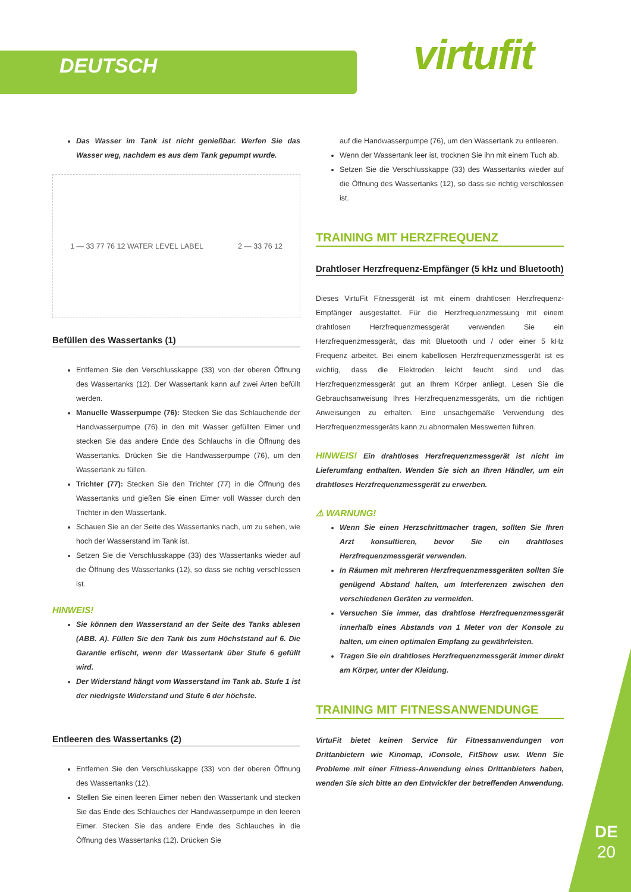DEUTSCH virtufit
Das Wasser im Tank ist nicht genießbar. Werfen Sie das Wasser weg, nachdem es aus dem Tank gepumpt wurde.
1 — 33 77 76 12 WATER LEVEL LABEL 2 — 33 76 12
Befüllen des Wassertanks (1)
Entfernen Sie den Verschlusskappe (33) von der oberen Öffnung des Wassertanks (12). Der Wassertank kann auf zwei Arten befüllt werden.
Manuelle Wasserpumpe (76): Stecken Sie das Schlauchende der Handwasserpumpe (76) in den mit Wasser gefüllten Eimer und stecken Sie das andere Ende des Schlauchs in die Öffnung des Wassertanks. Drücken Sie die Handwasserpumpe (76), um den Wassertank zu füllen.
Trichter (77): Stecken Sie den Trichter (77) in die Öffnung des Wassertanks und gießen Sie einen Eimer voll Wasser durch den Trichter in den Wassertank.
Schauen Sie an der Seite des Wassertanks nach, um zu sehen, wie hoch der Wasserstand im Tank ist.
Setzen Sie die Verschlusskappe (33) des Wassertanks wieder auf die Öffnung des Wassertanks (12), so dass sie richtig verschlossen ist.
HINWEIS!
Sie können den Wasserstand an der Seite des Tanks ablesen (ABB. A). Füllen Sie den Tank bis zum Höchststand auf 6. Die Garantie erlischt, wenn der Wassertank über Stufe 6 gefüllt wird.
Der Widerstand hängt vom Wasserstand im Tank ab. Stufe 1 ist der niedrigste Widerstand und Stufe 6 der höchste.
Entleeren des Wassertanks (2)
Entfernen Sie den Verschlusskappe (33) von der oberen Öffnung des Wassertanks (12).
Stellen Sie einen leeren Eimer neben den Wassertank und stecken Sie das Ende des Schlauches der Handwasserpumpe in den leeren Eimer. Stecken Sie das andere Ende des Schlauches in die Öffnung des Wassertanks (12). Drücken Sie
auf die Handwasserpumpe (76), um den Wassertank zu entleeren.
Wenn der Wassertank leer ist, trocknen Sie ihn mit einem Tuch ab.
Setzen Sie die Verschlusskappe (33) des Wassertanks wieder auf die Öffnung des Wassertanks (12), so dass sie richtig verschlossen ist.
TRAINING MIT HERZFREQUENZ
Drahtloser Herzfrequenz-Empfänger (5 kHz und Bluetooth)
Dieses VirtuFit Fitnessgerät ist mit einem drahtlosen Herzfrequenz-Empfänger ausgestattet. Für die Herzfrequenzmessung mit einem drahtlosen Herzfrequenzmessgerät verwenden Sie ein Herzfrequenzmessgerät, das mit Bluetooth und / oder einer 5 kHz Frequenz arbeitet. Bei einem kabellosen Herzfrequenzmessgerät ist es wichtig, dass die Elektroden leicht feucht sind und das Herzfrequenzmessgerät gut an Ihrem Körper anliegt. Lesen Sie die Gebrauchsanweisung Ihres Herzfrequenzmessgeräts, um die richtigen Anweisungen zu erhalten. Eine unsachgemäße Verwendung des Herzfrequenzmessgeräts kann zu abnormalen Messwerten führen.
HINWEIS! Ein drahtloses Herzfrequenzmessgerät ist nicht im Lieferumfang enthalten. Wenden Sie sich an Ihren Händler, um ein drahtloses Herzfrequenzmessgerät zu erwerben.
⚠ WARNUNG!
Wenn Sie einen Herzschrittmacher tragen, sollten Sie Ihren Arzt konsultieren, bevor Sie ein drahtloses Herzfrequenzmessgerät verwenden.
In Räumen mit mehreren Herzfrequenzmessgeräten sollten Sie genügend Abstand halten, um Interferenzen zwischen den verschiedenen Geräten zu vermeiden.
Versuchen Sie immer, das drahtlose Herzfrequenzmessgerät innerhalb eines Abstands von 1 Meter von der Konsole zu halten, um einen optimalen Empfang zu gewährleisten.
Tragen Sie ein drahtloses Herzfrequenzmessgerät immer direkt am Körper, unter der Kleidung.
TRAINING MIT FITNESSANWENDUNGE
VirtuFit bietet keinen Service für Fitnessanwendungen von Drittanbietern wie Kinomap, iConsole, FitShow usw. Wenn Sie Probleme mit einer Fitness-Anwendung eines Drittanbieters haben, wenden Sie sich bitte an den Entwickler der betreffenden Anwendung.
DE
20